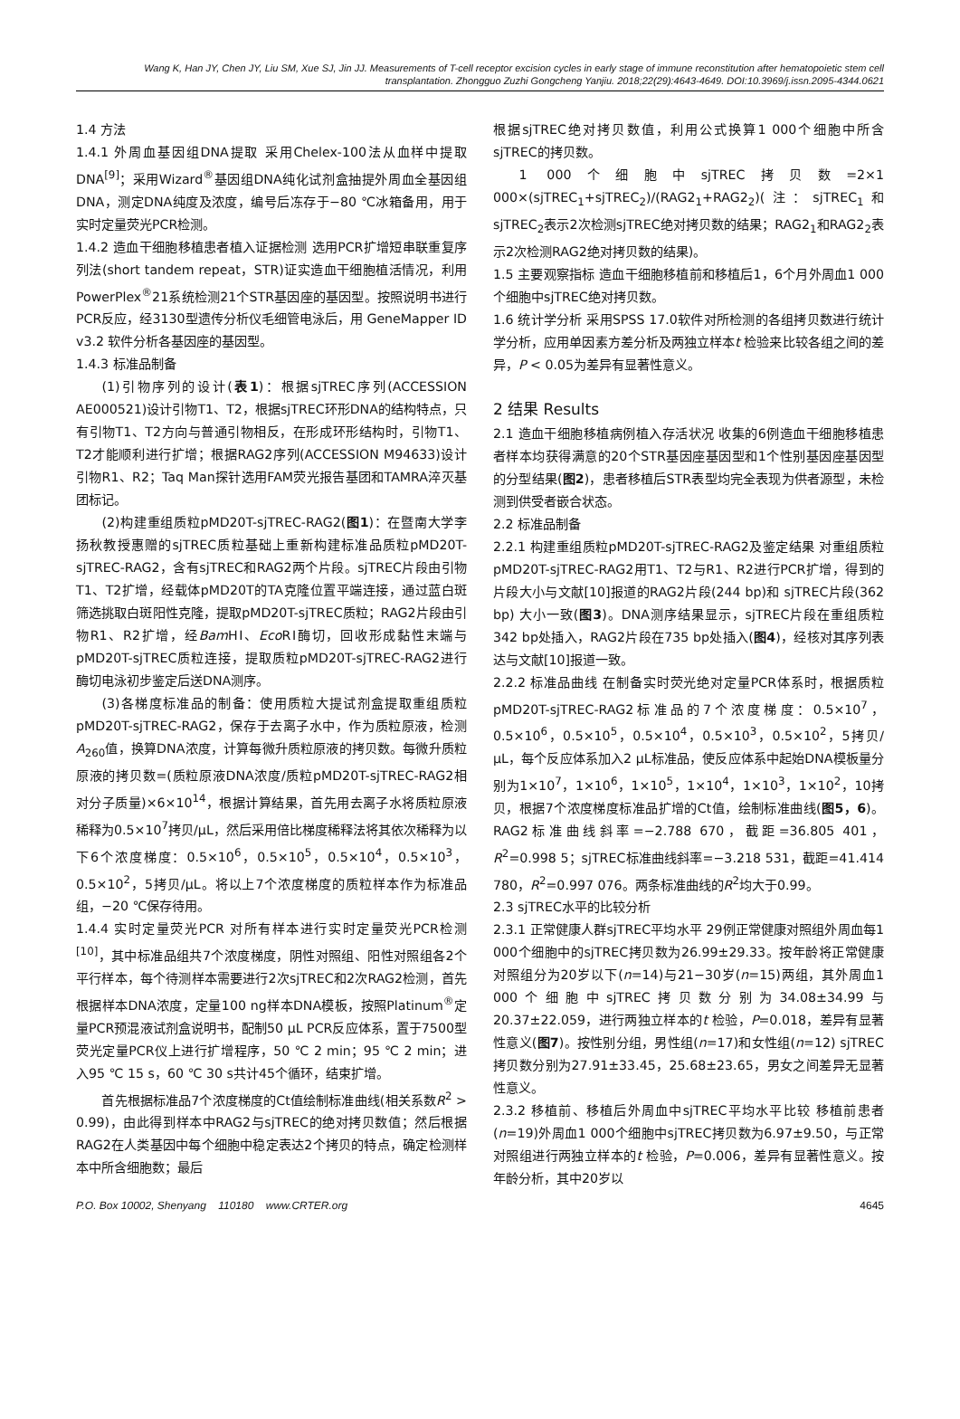Wang K, Han JY, Chen JY, Liu SM, Xue SJ, Jin JJ. Measurements of T-cell receptor excision cycles in early stage of immune reconstitution after hematopoietic stem cell transplantation. Zhongguo Zuzhi Gongcheng Yanjiu. 2018;22(29):4643-4649. DOI:10.3969/j.issn.2095-4344.0621
1.4 方法
1.4.1 外周血基因组DNA提取 采用Chelex-100法从血样中提取DNA<sup>[9]</sup>；采用Wizard<sup>®</sup>基因组DNA纯化试剂盒抽提外周血全基因组DNA，测定DNA纯度及浓度，编号后冻存于−80 ℃冰箱备用，用于实时定量荧光PCR检测。
1.4.2 造血干细胞移植患者植入证据检测 选用PCR扩增短串联重复序列法(short tandem repeat，STR)证实造血干细胞植活情况，利用PowerPlex<sup>®</sup>21系统检测21个STR基因座的基因型。按照说明书进行PCR反应，经3130型遗传分析仪毛细管电泳后，用 GeneMapper ID v3.2 软件分析各基因座的基因型。
1.4.3 标准品制备
(1)引物序列的设计(表1)：根据sjTREC序列(ACCESSION AE000521)设计引物T1、T2，根据sjTREC环形DNA的结构特点，只有引物T1、T2方向与普通引物相反，在形成环形结构时，引物T1、T2才能顺利进行扩增；根据RAG2序列(ACCESSION M94633)设计引物R1、R2；Taq Man探针选用FAM荧光报告基团和TAMRA淬灭基团标记。
(2)构建重组质粒pMD20T-sjTREC-RAG2(图1)：在暨南大学李扬秋教授惠赠的sjTREC质粒基础上重新构建标准品质粒pMD20T-sjTREC-RAG2，含有sjTREC和RAG2两个片段。sjTREC片段由引物T1、T2扩增，经载体pMD20T的TA克隆位置平端连接，通过蓝白斑筛选挑取白斑阳性克隆，提取pMD20T-sjTREC质粒；RAG2片段由引物R1、R2扩增，经Bam HⅠ、Eco RⅠ酶切，回收形成黏性末端与pMD20T-sjTREC质粒连接，提取质粒pMD20T-sjTREC-RAG2进行酶切电泳初步鉴定后送DNA测序。
(3)各梯度标准品的制备：使用质粒大提试剂盒提取重组质粒pMD20T-sjTREC-RAG2，保存于去离子水中，作为质粒原液，检测A<sub>260</sub>值，换算DNA浓度，计算每微升质粒原液的拷贝数。每微升质粒原液的拷贝数=(质粒原液DNA浓度/质粒pMD20T-sjTREC-RAG2相对分子质量)×6×10<sup>14</sup>，根据计算结果，首先用去离子水将质粒原液稀释为0.5×10<sup>7</sup>拷贝/μL，然后采用倍比梯度稀释法将其依次稀释为以下6个浓度梯度：0.5×10<sup>6</sup>，0.5×10<sup>5</sup>，0.5×10<sup>4</sup>，0.5×10<sup>3</sup>，0.5×10<sup>2</sup>，5拷贝/μL。将以上7个浓度梯度的质粒样本作为标准品组，−20 ℃保存待用。
1.4.4 实时定量荧光PCR 对所有样本进行实时定量荧光PCR检测<sup>[10]</sup>，其中标准品组共7个浓度梯度，阴性对照组、阳性对照组各2个平行样本，每个待测样本需要进行2次sjTREC和2次RAG2检测，首先根据样本DNA浓度，定量100 ng样本DNA模板，按照Platinum<sup>®</sup>定量PCR预混液试剂盒说明书，配制50 μL PCR反应体系，置于7500型荧光定量PCR仪上进行扩增程序，50 ℃ 2 min；95 ℃ 2 min；进入95 ℃ 15 s，60 ℃ 30 s共计45个循环，结束扩增。
首先根据标准品7个浓度梯度的Ct值绘制标准曲线(相关系数R<sup>2</sup> > 0.99)，由此得到样本中RAG2与sjTREC的绝对拷贝数值；然后根据RAG2在人类基因中每个细胞中稳定表达2个拷贝的特点，确定检测样本中所含细胞数；最后
根据sjTREC绝对拷贝数值，利用公式换算1 000个细胞中所含sjTREC的拷贝数。
1 000个细胞中sjTREC拷贝数=2×1 000×(sjTREC<sub>1</sub>+sjTREC<sub>2</sub>)/(RAG2<sub>1</sub>+RAG2<sub>2</sub>)(注：sjTREC<sub>1</sub>和sjTREC<sub>2</sub>表示2次检测sjTREC绝对拷贝数的结果；RAG2<sub>1</sub>和RAG2<sub>2</sub>表示2次检测RAG2绝对拷贝数的结果)。
1.5 主要观察指标 造血干细胞移植前和移植后1，6个月外周血1 000个细胞中sjTREC绝对拷贝数。
1.6 统计学分析 采用SPSS 17.0软件对所检测的各组拷贝数进行统计学分析，应用单因素方差分析及两独立样本t 检验来比较各组之间的差异，P < 0.05为差异有显著性意义。
2 结果 Results
2.1 造血干细胞移植病例植入存活状况 收集的6例造血干细胞移植患者样本均获得满意的20个STR基因座基因型和1个性别基因座基因型的分型结果(图2)，患者移植后STR表型均完全表现为供者源型，未检测到供受者嵌合状态。
2.2 标准品制备
2.2.1 构建重组质粒pMD20T-sjTREC-RAG2及鉴定结果 对重组质粒pMD20T-sjTREC-RAG2用T1、T2与R1、R2进行PCR扩增，得到的片段大小与文献[10]报道的RAG2片段(244 bp)和 sjTREC片段(362 bp) 大小一致(图3)。DNA测序结果显示，sjTREC片段在重组质粒342 bp处插入，RAG2片段在735 bp处插入(图4)，经核对其序列表达与文献[10]报道一致。
2.2.2 标准品曲线 在制备实时荧光绝对定量PCR体系时，根据质粒pMD20T-sjTREC-RAG2标准品的7个浓度梯度：0.5×10<sup>7</sup>，0.5×10<sup>6</sup>，0.5×10<sup>5</sup>，0.5×10<sup>4</sup>，0.5×10<sup>3</sup>，0.5×10<sup>2</sup>，5拷贝/μL，每个反应体系加入2 μL标准品，使反应体系中起始DNA模板量分别为1×10<sup>7</sup>，1×10<sup>6</sup>，1×10<sup>5</sup>，1×10<sup>4</sup>，1×10<sup>3</sup>，1×10<sup>2</sup>，10拷贝，根据7个浓度梯度标准品扩增的Ct值，绘制标准曲线(图5，6)。RAG2标准曲线斜率=−2.788 670，截距=36.805 401，R<sup>2</sup>=0.998 5；sjTREC标准曲线斜率=−3.218 531，截距=41.414 780，R<sup>2</sup>=0.997 076。两条标准曲线的R<sup>2</sup>均大于0.99。
2.3 sjTREC水平的比较分析
2.3.1 正常健康人群sjTREC平均水平 29例正常健康对照组外周血每1 000个细胞中的sjTREC拷贝数为26.99±29.33。按年龄将正常健康对照组分为20岁以下(n=14)与21−30岁(n=15)两组，其外周血1 000个细胞中sjTREC拷贝数分别为34.08±34.99与20.37±22.059，进行两独立样本的t 检验，P=0.018，差异有显著性意义(图7)。按性别分组，男性组(n=17)和女性组(n=12) sjTREC拷贝数分别为27.91±33.45，25.68±23.65，男女之间差异无显著性意义。
2.3.2 移植前、移植后外周血中sjTREC平均水平比较 移植前患者(n=19)外周血1 000个细胞中sjTREC拷贝数为6.97±9.50，与正常对照组进行两独立样本的t 检验，P=0.006，差异有显著性意义。按年龄分析，其中20岁以
P.O. Box 10002, Shenyang 110180 www.CRTER.org 4645